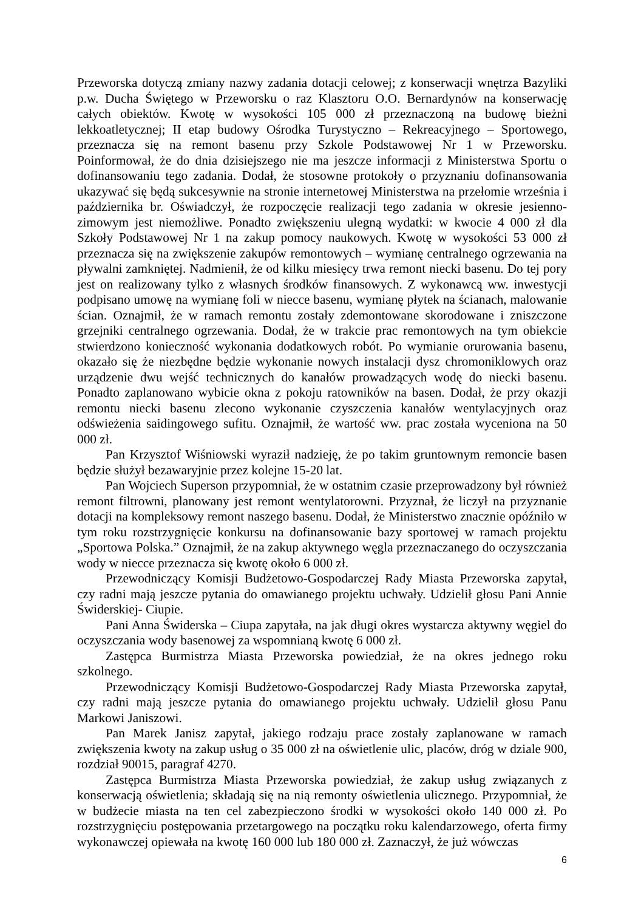Przeworska dotyczą zmiany nazwy zadania dotacji celowej; z konserwacji wnętrza Bazyliki p.w. Ducha Świętego w Przeworsku o raz Klasztoru O.O. Bernardynów na konserwację całych obiektów. Kwotę w wysokości 105 000 zł przeznaczoną na budowę bieżni lekkoatletycznej; II etap budowy Ośrodka Turystyczno – Rekreacyjnego – Sportowego, przeznacza się na remont basenu przy Szkole Podstawowej Nr 1 w Przeworsku. Poinformował, że do dnia dzisiejszego nie ma jeszcze informacji z Ministerstwa Sportu o dofinansowaniu tego zadania. Dodał, że stosowne protokoły o przyznaniu dofinansowania ukazywać się będą sukcesywnie na stronie internetowej Ministerstwa na przełomie września i października br. Oświadczył, że rozpoczęcie realizacji tego zadania w okresie jesienno-zimowym jest niemożliwe. Ponadto zwiększeniu ulegną wydatki: w kwocie 4 000 zł dla Szkoły Podstawowej Nr 1 na zakup pomocy naukowych. Kwotę w wysokości 53 000 zł przeznacza się na zwiększenie zakupów remontowych – wymianę centralnego ogrzewania na pływalni zamkniętej. Nadmienił, że od kilku miesięcy trwa remont niecki basenu. Do tej pory jest on realizowany tylko z własnych środków finansowych. Z wykonawcą ww. inwestycji podpisano umowę na wymianę foli w niecce basenu, wymianę płytek na ścianach, malowanie ścian. Oznajmił, że w ramach remontu zostały zdemontowane skorodowane i zniszczone grzejniki centralnego ogrzewania. Dodał, że w trakcie prac remontowych na tym obiekcie stwierdzono konieczność wykonania dodatkowych robót. Po wymianie orurowania basenu, okazało się że niezbędne będzie wykonanie nowych instalacji dysz chromoniklowych oraz urządzenie dwu wejść technicznych do kanałów prowadzących wodę do niecki basenu. Ponadto zaplanowano wybicie okna z pokoju ratowników na basen. Dodał, że przy okazji remontu niecki basenu zlecono wykonanie czyszczenia kanałów wentylacyjnych oraz odświeżenia saidingowego sufitu. Oznajmił, że wartość ww. prac została wyceniona na 50 000 zł.
Pan Krzysztof Wiśniowski wyraził nadzieję, że po takim gruntownym remoncie basen będzie służył bezawaryjnie przez kolejne 15-20 lat.
Pan Wojciech Superson przypomniał, że w ostatnim czasie przeprowadzony był również remont filtrowni, planowany jest remont wentylatorowni. Przyznał, że liczył na przyznanie dotacji na kompleksowy remont naszego basenu. Dodał, że Ministerstwo znacznie opóźniło w tym roku rozstrzygnięcie konkursu na dofinansowanie bazy sportowej w ramach projektu „Sportowa Polska.” Oznajmił, że na zakup aktywnego węgla przeznaczanego do oczyszczania wody w niecce przeznacza się kwotę około 6 000 zł.
Przewodniczący Komisji Budżetowo-Gospodarczej Rady Miasta Przeworska zapytał, czy radni mają jeszcze pytania do omawianego projektu uchwały. Udzielił głosu Pani Annie Świderskiej- Ciupie.
Pani Anna Świderska – Ciupa zapytała, na jak długi okres wystarcza aktywny węgiel do oczyszczania wody basenowej za wspomnianą kwotę 6 000 zł.
Zastępca Burmistrza Miasta Przeworska powiedział, że na okres jednego roku szkolnego.
Przewodniczący Komisji Budżetowo-Gospodarczej Rady Miasta Przeworska zapytał, czy radni mają jeszcze pytania do omawianego projektu uchwały. Udzielił głosu Panu Markowi Janiszowi.
Pan Marek Janisz zapytał, jakiego rodzaju prace zostały zaplanowane w ramach zwiększenia kwoty na zakup usług o 35 000 zł na oświetlenie ulic, placów, dróg w dziale 900, rozdział 90015, paragraf 4270.
Zastępca Burmistrza Miasta Przeworska powiedział, że zakup usług związanych z konserwacją oświetlenia; składają się na nią remonty oświetlenia ulicznego. Przypomniał, że w budżecie miasta na ten cel zabezpieczono środki w wysokości około 140 000 zł. Po rozstrzygnięciu postępowania przetargowego na początku roku kalendarzowego, oferta firmy wykonawczej opiewała na kwotę 160 000 lub 180 000 zł. Zaznaczył, że już wówczas
6